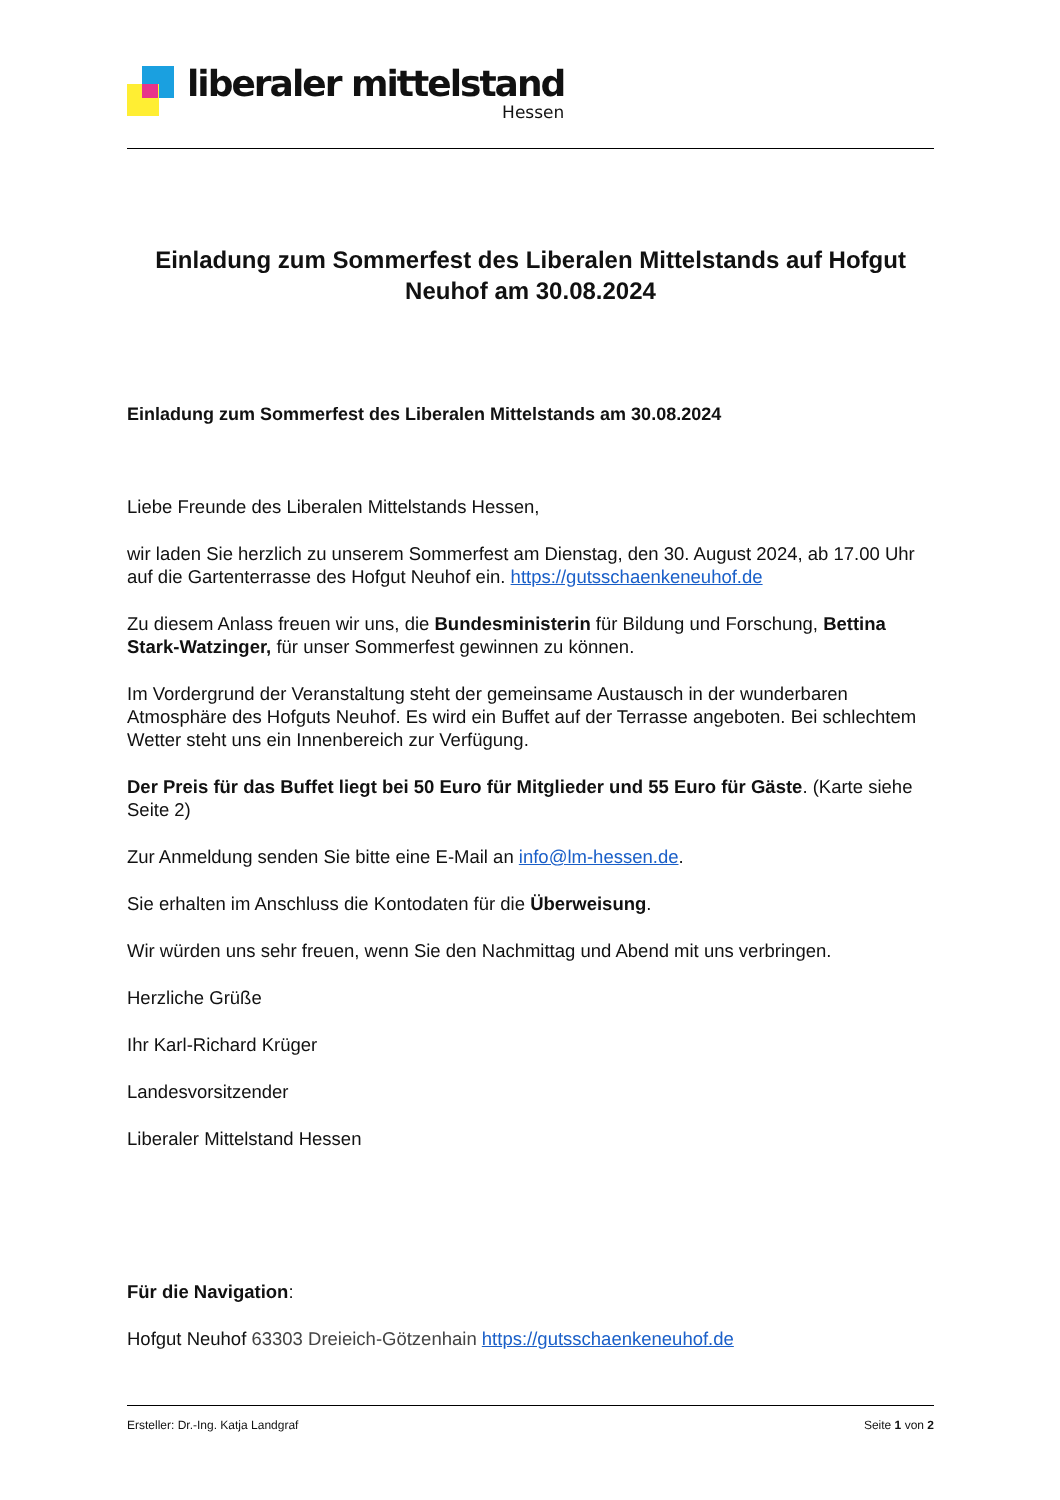liberaler mittelstand
Hessen
Einladung zum Sommerfest des Liberalen Mittelstands auf Hofgut Neuhof am 30.08.2024
Einladung zum Sommerfest des Liberalen Mittelstands am 30.08.2024
Liebe Freunde des Liberalen Mittelstands Hessen,
wir laden Sie herzlich zu unserem Sommerfest am Dienstag, den 30. August 2024, ab 17.00 Uhr auf die Gartenterrasse des Hofgut Neuhof ein. https://gutsschaenkeneuhof.de
Zu diesem Anlass freuen wir uns, die Bundesministerin für Bildung und Forschung, Bettina Stark-Watzinger, für unser Sommerfest gewinnen zu können.
Im Vordergrund der Veranstaltung steht der gemeinsame Austausch in der wunderbaren Atmosphäre des Hofguts Neuhof. Es wird ein Buffet auf der Terrasse angeboten. Bei schlechtem Wetter steht uns ein Innenbereich zur Verfügung.
Der Preis für das Buffet liegt bei 50 Euro für Mitglieder und 55 Euro für Gäste. (Karte siehe Seite 2)
Zur Anmeldung senden Sie bitte eine E-Mail an info@lm-hessen.de.
Sie erhalten im Anschluss die Kontodaten für die Überweisung.
Wir würden uns sehr freuen, wenn Sie den Nachmittag und Abend mit uns verbringen.
Herzliche Grüße
Ihr Karl-Richard Krüger
Landesvorsitzender
Liberaler Mittelstand Hessen
Für die Navigation:
Hofgut Neuhof 63303 Dreieich-Götzenhain https://gutsschaenkeneuhof.de
Ersteller: Dr.-Ing. Katja Landgraf Seite 1 von 2